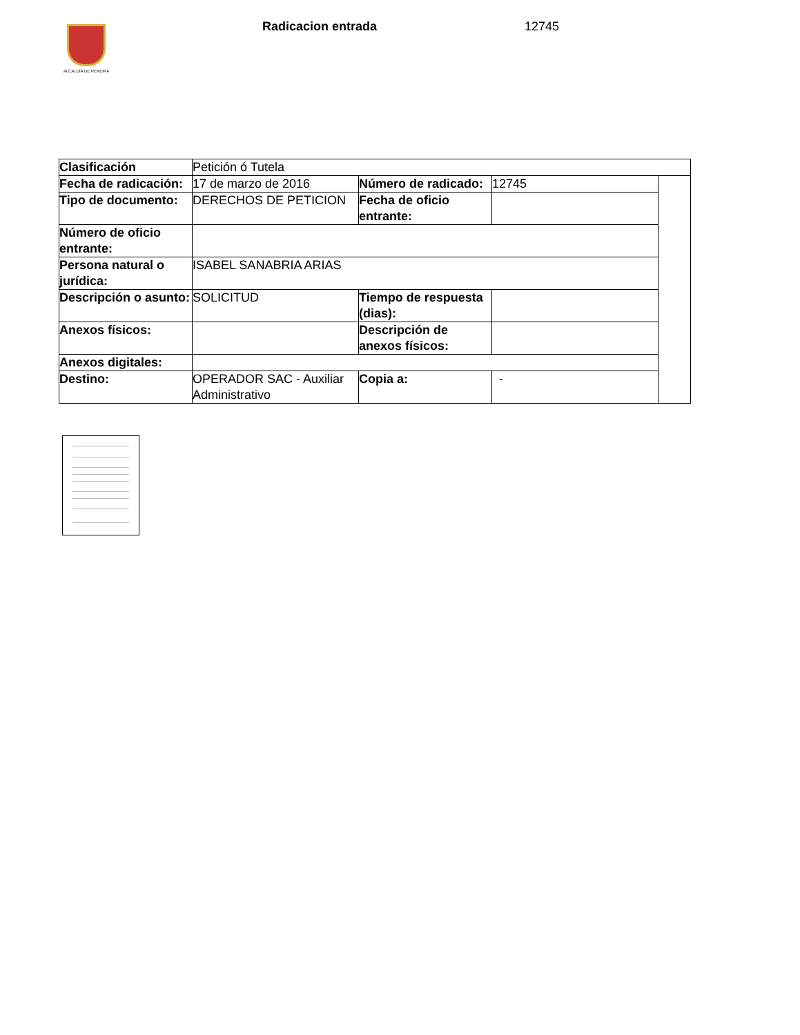ALCALDÍA DE PEREIRA Radicacion entrada 12745
| Clasificación | Petición ó Tutela | | | |
| Fecha de radicación: | 17 de marzo de 2016 | Número de radicado: | 12745 | |
| Tipo de documento: | DERECHOS DE PETICION | Fecha de oficio entrante: | | |
| Número de oficio entrante: | | | | |
| Persona natural o jurídica: | ISABEL SANABRIA ARIAS | | | |
| Descripción o asunto: | SOLICITUD | Tiempo de respuesta (dias): | | |
| Anexos físicos: | | Descripción de anexos físicos: | | |
| Anexos digitales: | | | | |
| Destino: | OPERADOR SAC - Auxiliar Administrativo | Copia a: | - | |